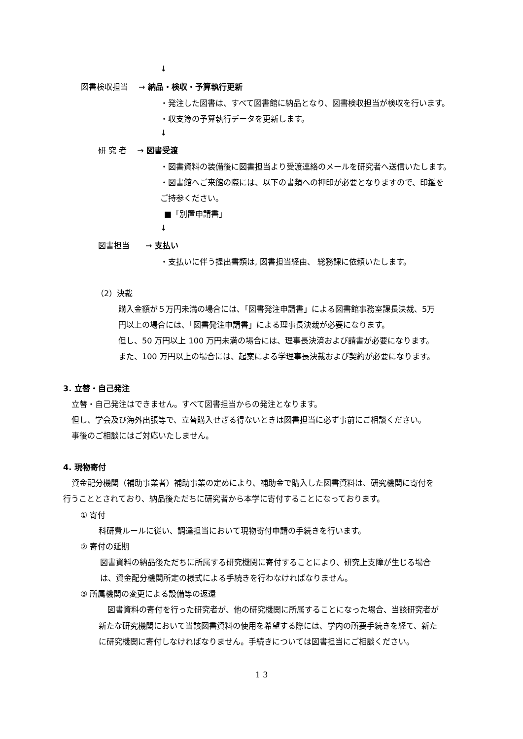↓
図書検収担当　 → 納品・検収・予算執行更新
・発注した図書は、すべて図書館に納品となり、図書検収担当が検収を行います。
・収支簿の予算執行データを更新します。
↓
研 究 者　 → 図書受渡
・図書資料の装備後に図書担当より受渡連絡のメールを研究者へ送信いたします。
・図書館へご来館の際には、以下の書類への押印が必要となりますので、印鑑を
ご持参ください。
■「別置申請書」
↓
図書担当　　→ 支払い
・支払いに伴う提出書類は, 図書担当経由、 総務課に依頼いたします。
（2）決裁
購入金額が５万円未満の場合には、「図書発注申請書」による図書館事務室課長決裁、5万
円以上の場合には、「図書発注申請書」による理事長決裁が必要になります。
但し、50 万円以上 100 万円未満の場合には、理事長決済および請書が必要になります。
また、100 万円以上の場合には、起案による学理事長決裁および契約が必要になります。
3. 立替・自己発注
立替・自己発注はできません。すべて図書担当からの発注となります。
但し、学会及び海外出張等で、立替購入せざる得ないときは図書担当に必ず事前にご相談ください。
事後のご相談にはご対応いたしません。
4. 現物寄付
資金配分機関（補助事業者）補助事業の定めにより、補助金で購入した図書資料は、研究機関に寄付を
行うこととされており、納品後ただちに研究者から本学に寄付することになっております。
① 寄付
科研費ルールに従い、調達担当において現物寄付申請の手続きを行います。
② 寄付の延期
図書資料の納品後ただちに所属する研究機関に寄付することにより、研究上支障が生じる場合
は、資金配分機関所定の様式による手続きを行わなければなりません。
③ 所属機関の変更による設備等の返還
図書資料の寄付を行った研究者が、他の研究機関に所属することになった場合、当該研究者が
新たな研究機関において当該図書資料の使用を希望する際には、学内の所要手続きを経て、新た
に研究機関に寄付しなければなりません。手続きについては図書担当にご相談ください。
1 3